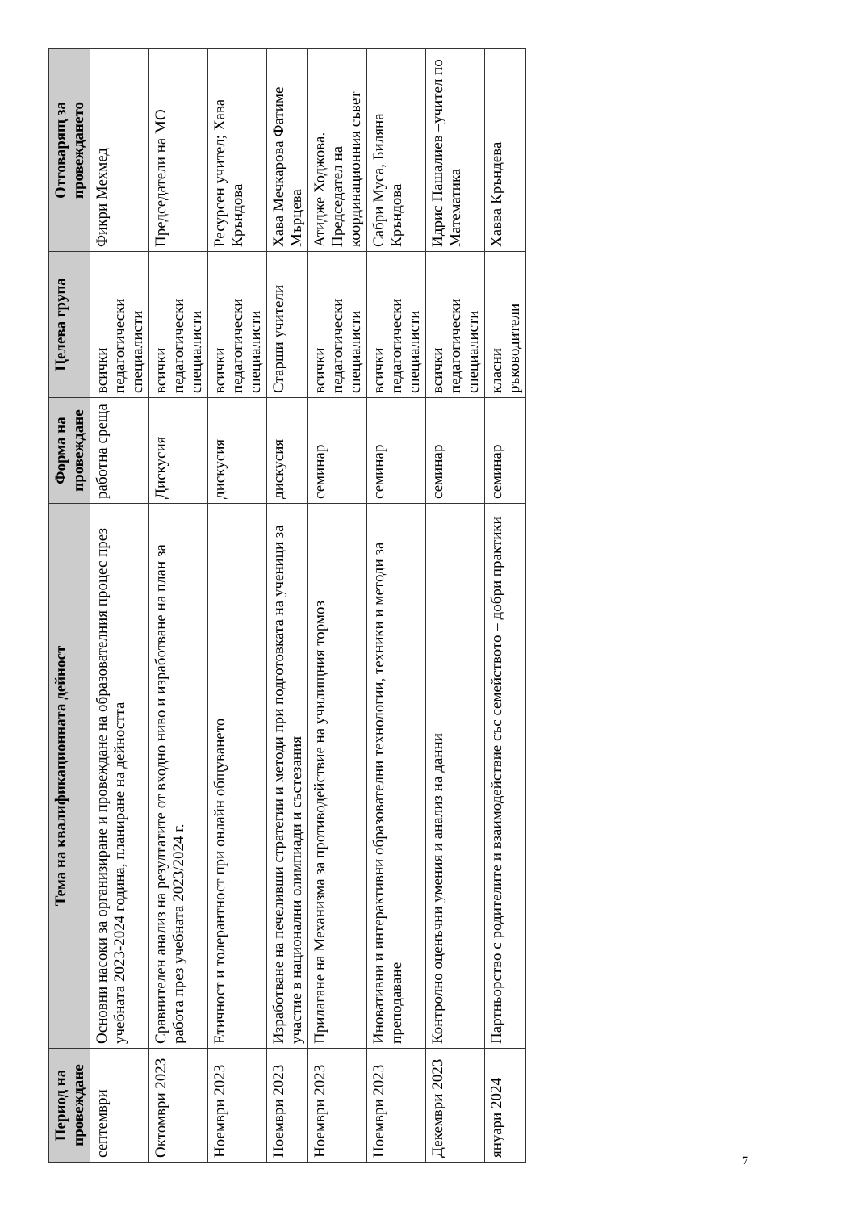| Период на провеждане | Тема на квалификационната дейност | Форма на провеждане | Целева група | Отговарящ за провеждането |
| --- | --- | --- | --- | --- |
| септември | Основни насоки за организиране и провеждане на образователния процес през учебната 2023-2024 година, планиране на дейността | работна среща | всички педагогически специалисти | Фикри Мехмед |
| Октомври 2023 | Сравнителен анализ на резултатите от входно ниво и изработване на план за работа през учебната 2023/2024 г. | Дискусия | всички педагогически специалисти | Председатели на МО |
| Ноември 2023 | Етичност и толерантност при онлайн общуването | дискусия | всички педагогически специалисти | Ресурсен учител; Хава Кръндова |
| Ноември 2023 | Изработване на печеливши стратегии и методи при подготовката на ученици за участие в национални олимпиади и състезания | дискусия | Старши учители | Хава Мечкарова Фатиме Мърцева |
| Ноември 2023 | Прилагане на Механизма за противодействие на училищния тормоз | семинар | всички педагогически специалисти | Атидже Ходжова. Председател на координационния съвет |
| Ноември 2023 | Иновативни и интерактивни образователни технологии, техники и методи за преподаване | семинар | всички педагогически специалисти | Сабри Муса, Биляна Кръндова |
| Декември 2023 | Контролно оценъчни умения и анализ на данни | семинар | всички педагогически специалисти | Идрис Пашалиев –учител по Математика |
| януари 2024 | Партньорство с родителите и взаимодействие със семейството – добри практики | семинар | класни ръководители | Хавва Кръндева |
7